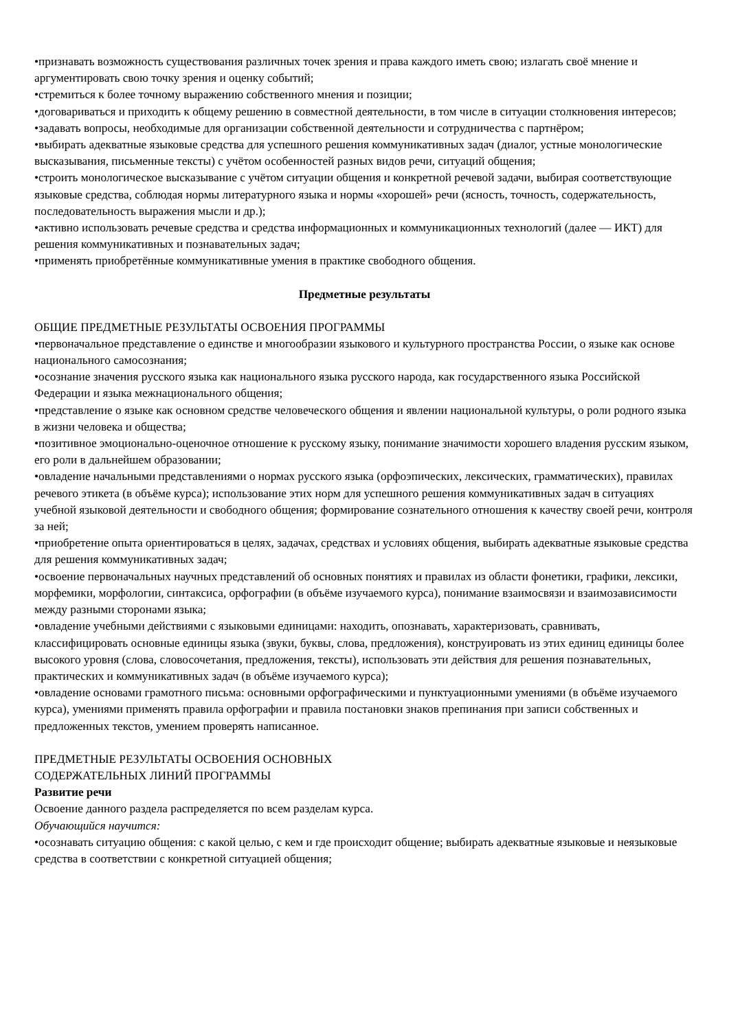•признавать возможность существования различных точек зрения и права каждого иметь свою; излагать своё мнение и аргументировать свою точку зрения и оценку событий;
•стремиться к более точному выражению собственного мнения и позиции;
•договариваться и приходить к общему решению в совместной деятельности, в том числе в ситуации столкновения интересов;
•задавать вопросы, необходимые для организации собственной деятельности и сотрудничества с партнёром;
•выбирать адекватные языковые средства для успешного решения коммуникативных задач (диалог, устные монологические высказывания, письменные тексты) с учётом особенностей разных видов речи, ситуаций общения;
•строить монологическое высказывание с учётом ситуации общения и конкретной речевой задачи, выбирая соответствующие языковые средства, соблюдая нормы литературного языка и нормы «хорошей» речи (ясность, точность, содержательность, последовательность выражения мысли и др.);
•активно использовать речевые средства и средства информационных и коммуникационных технологий (далее — ИКТ) для решения коммуникативных и познавательных задач;
•применять приобретённые коммуникативные умения в практике свободного общения.
Предметные результаты
ОБЩИЕ ПРЕДМЕТНЫЕ РЕЗУЛЬТАТЫ ОСВОЕНИЯ ПРОГРАММЫ
•первоначальное представление о единстве и многообразии языкового и культурного пространства России, о языке как основе национального самосознания;
•осознание значения русского языка как национального языка русского народа, как государственного языка Российской Федерации и языка межнационального общения;
•представление о языке как основном средстве человеческого общения и явлении национальной культуры, о роли родного языка в жизни человека и общества;
•позитивное эмоционально-оценочное отношение к русскому языку, понимание значимости хорошего владения русским языком, его роли в дальнейшем образовании;
•овладение начальными представлениями о нормах русского языка (орфоэпических, лексических, грамматических), правилах речевого этикета (в объёме курса); использование этих норм для успешного решения коммуникативных задач в ситуациях учебной языковой деятельности и свободного общения; формирование сознательного отношения к качеству своей речи, контроля за ней;
•приобретение опыта ориентироваться в целях, задачах, средствах и условиях общения, выбирать адекватные языковые средства для решения коммуникативных задач;
•освоение первоначальных научных представлений об основных понятиях и правилах из области фонетики, графики, лексики, морфемики, морфологии, синтаксиса, орфографии (в объёме изучаемого курса), понимание взаимосвязи и взаимозависимости между разными сторонами языка;
•овладение учебными действиями с языковыми единицами: находить, опознавать, характеризовать, сравнивать, классифицировать основные единицы языка (звуки, буквы, слова, предложения), конструировать из этих единиц единицы более высокого уровня (слова, словосочетания, предложения, тексты), использовать эти действия для решения познавательных, практических и коммуникативных задач (в объёме изучаемого курса);
•овладение основами грамотного письма: основными орфографическими и пунктуационными умениями (в объёме изучаемого курса), умениями применять правила орфографии и правила постановки знаков препинания при записи собственных и предложенных текстов, умением проверять написанное.
ПРЕДМЕТНЫЕ РЕЗУЛЬТАТЫ ОСВОЕНИЯ ОСНОВНЫХ
СОДЕРЖАТЕЛЬНЫХ ЛИНИЙ ПРОГРАММЫ
Развитие речи
Освоение данного раздела распределяется по всем разделам курса.
Обучающийся научится:
•осознавать ситуацию общения: с какой целью, с кем и где происходит общение; выбирать адекватные языковые и неязыковые средства в соответствии с конкретной ситуацией общения;